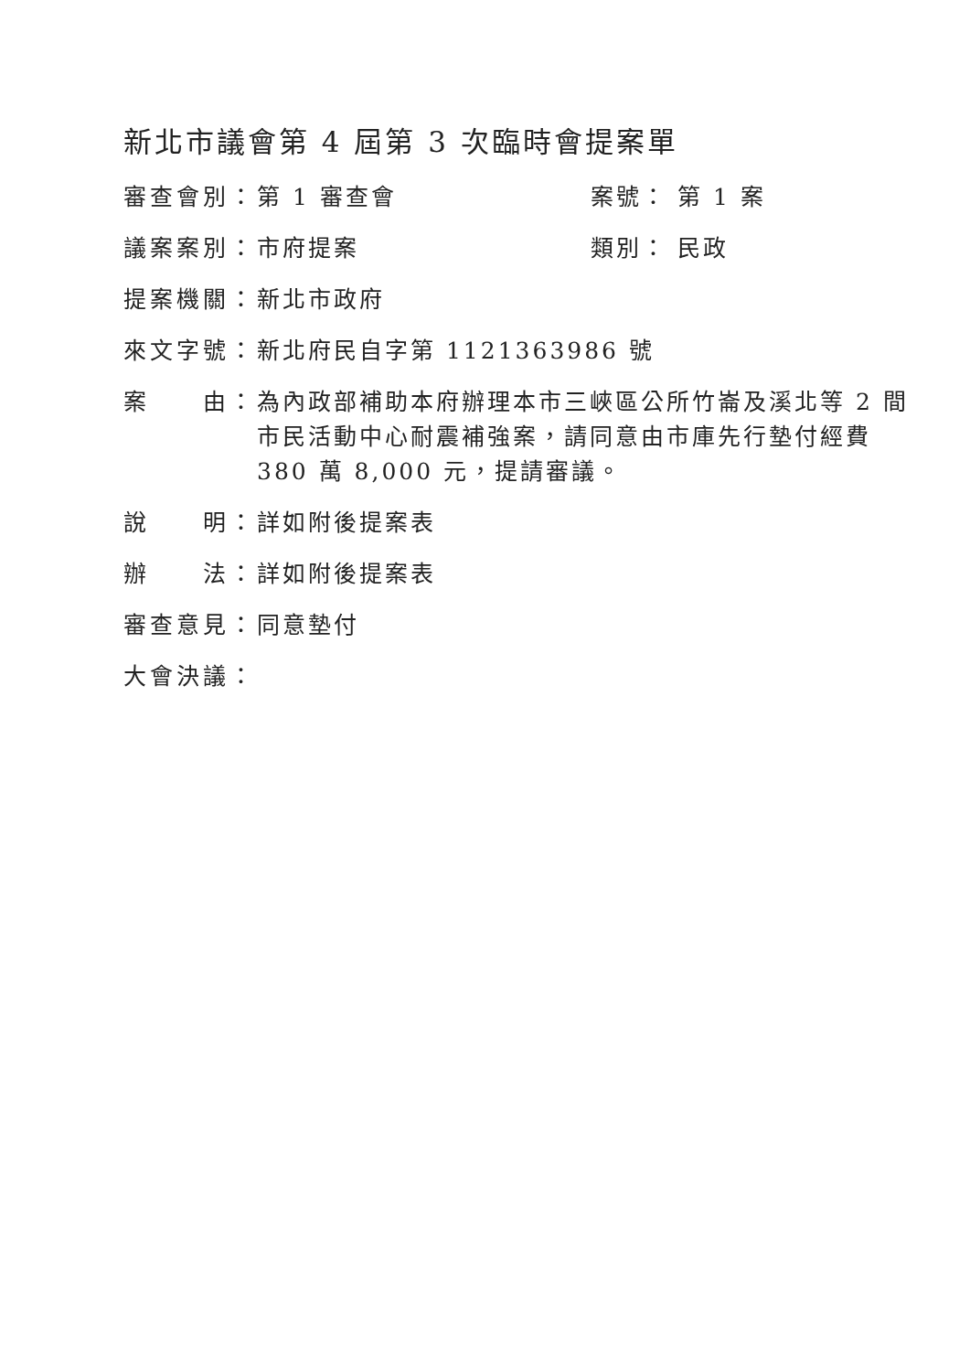新北市議會第 4 屆第 3 次臨時會提案單
審查會別： 第 1 審查會 案號： 第 1 案
議案案別： 市府提案 類別： 民政
提案機關： 新北市政府
來文字號： 新北府民自字第 1121363986 號
案　　由： 為內政部補助本府辦理本市三峽區公所竹崙及溪北等 2 間市民活動中心耐震補強案，請同意由市庫先行墊付經費 380 萬 8,000 元，提請審議。
說　　明： 詳如附後提案表
辦　　法： 詳如附後提案表
審查意見： 同意墊付
大會決議：